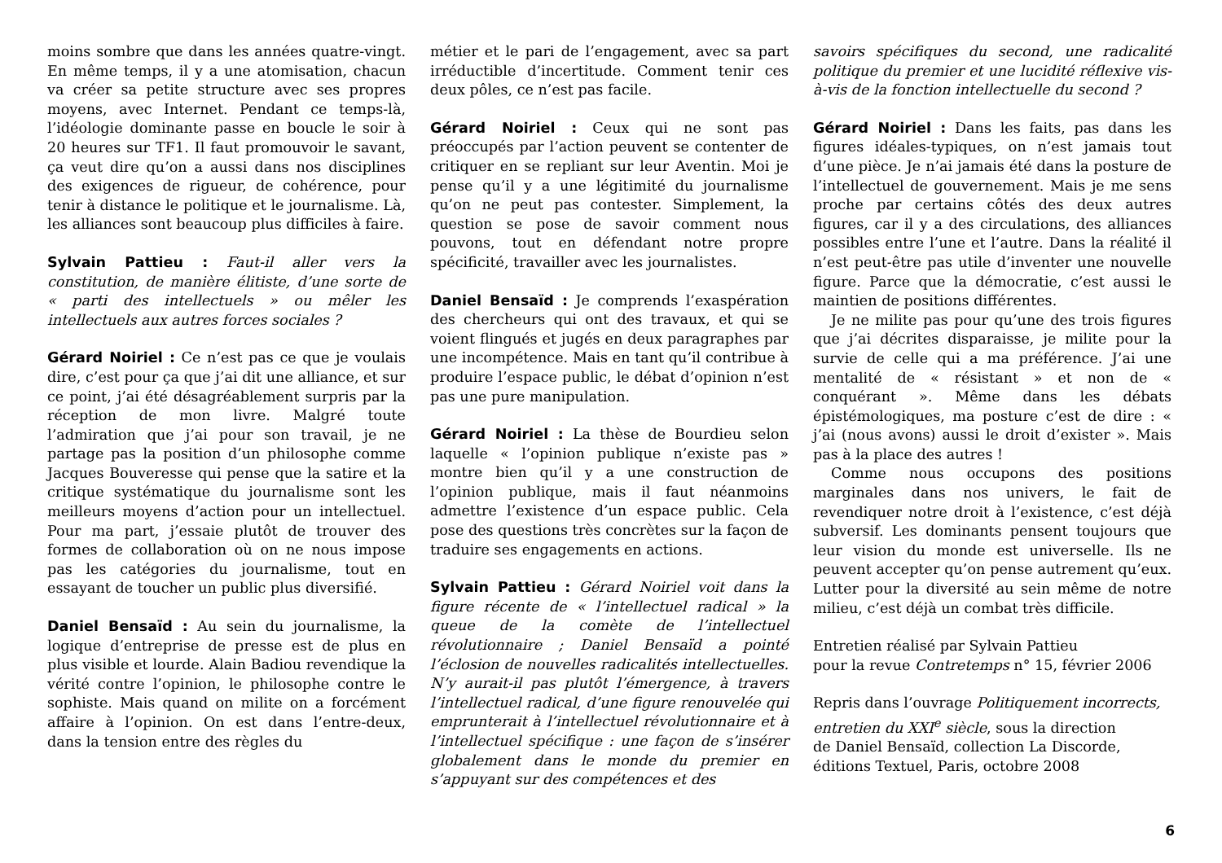moins sombre que dans les années quatre-vingt. En même temps, il y a une atomisation, chacun va créer sa petite structure avec ses propres moyens, avec Internet. Pendant ce temps-là, l’idéologie dominante passe en boucle le soir à 20 heures sur TF1. Il faut promouvoir le savant, ça veut dire qu’on a aussi dans nos disciplines des exigences de rigueur, de cohérence, pour tenir à distance le politique et le journalisme. Là, les alliances sont beaucoup plus difficiles à faire.
Sylvain Pattieu : Faut-il aller vers la constitution, de manière élitiste, d’une sorte de « parti des intellectuels » ou mêler les intellectuels aux autres forces sociales ?
Gérard Noiriel : Ce n’est pas ce que je voulais dire, c’est pour ça que j’ai dit une alliance, et sur ce point, j’ai été désagréablement surpris par la réception de mon livre. Malgré toute l’admiration que j’ai pour son travail, je ne partage pas la position d’un philosophe comme Jacques Bouveresse qui pense que la satire et la critique systématique du journalisme sont les meilleurs moyens d’action pour un intellectuel. Pour ma part, j’essaie plutôt de trouver des formes de collaboration où on ne nous impose pas les catégories du journalisme, tout en essayant de toucher un public plus diversifié.
Daniel Bensaïd : Au sein du journalisme, la logique d’entreprise de presse est de plus en plus visible et lourde. Alain Badiou revendique la vérité contre l’opinion, le philosophe contre le sophiste. Mais quand on milite on a forcément affaire à l’opinion. On est dans l’entre-deux, dans la tension entre des règles du
métier et le pari de l’engagement, avec sa part irréductible d’incertitude. Comment tenir ces deux pôles, ce n’est pas facile.
Gérard Noiriel : Ceux qui ne sont pas préoccupés par l’action peuvent se contenter de critiquer en se repliant sur leur Aventin. Moi je pense qu’il y a une légitimité du journalisme qu’on ne peut pas contester. Simplement, la question se pose de savoir comment nous pouvons, tout en défendant notre propre spécificité, travailler avec les journalistes.
Daniel Bensaïd : Je comprends l’exaspération des chercheurs qui ont des travaux, et qui se voient flingués et jugés en deux paragraphes par une incompétence. Mais en tant qu’il contribue à produire l’espace public, le débat d’opinion n’est pas une pure manipulation.
Gérard Noiriel : La thèse de Bourdieu selon laquelle « l’opinion publique n’existe pas » montre bien qu’il y a une construction de l’opinion publique, mais il faut néanmoins admettre l’existence d’un espace public. Cela pose des questions très concrètes sur la façon de traduire ses engagements en actions.
Sylvain Pattieu : Gérard Noiriel voit dans la figure récente de « l’intellectuel radical » la queue de la comète de l’intellectuel révolutionnaire ; Daniel Bensaïd a pointé l’éclosion de nouvelles radicalités intellectuelles. N’y aurait-il pas plutôt l’émergence, à travers l’intellectuel radical, d’une figure renouvelée qui emprunterait à l’intellectuel révolutionnaire et à l’intellectuel spécifique : une façon de s’insérer globalement dans le monde du premier en s’appuyant sur des compétences et des
savoirs spécifiques du second, une radicalité politique du premier et une lucidité réflexive vis-à-vis de la fonction intellectuelle du second ?
Gérard Noiriel : Dans les faits, pas dans les figures idéales-typiques, on n’est jamais tout d’une pièce. Je n’ai jamais été dans la posture de l’intellectuel de gouvernement. Mais je me sens proche par certains côtés des deux autres figures, car il y a des circulations, des alliances possibles entre l’une et l’autre. Dans la réalité il n’est peut-être pas utile d’inventer une nouvelle figure. Parce que la démocratie, c’est aussi le maintien de positions différentes.
Je ne milite pas pour qu’une des trois figures que j’ai décrites disparaisse, je milite pour la survie de celle qui a ma préférence. J’ai une mentalité de « résistant » et non de « conquérant ». Même dans les débats épistémologiques, ma posture c’est de dire : « j’ai (nous avons) aussi le droit d’exister ». Mais pas à la place des autres !
Comme nous occupons des positions marginales dans nos univers, le fait de revendiquer notre droit à l’existence, c’est déjà subversif. Les dominants pensent toujours que leur vision du monde est universelle. Ils ne peuvent accepter qu’on pense autrement qu’eux. Lutter pour la diversité au sein même de notre milieu, c’est déjà un combat très difficile.
Entretien réalisé par Sylvain Pattieu
pour la revue Contretemps n° 15, février 2006
Repris dans l’ouvrage Politiquement incorrects, entretien du XXI<sup>e</sup> siècle, sous la direction
de Daniel Bensaïd, collection La Discorde,
éditions Textuel, Paris, octobre 2008
6